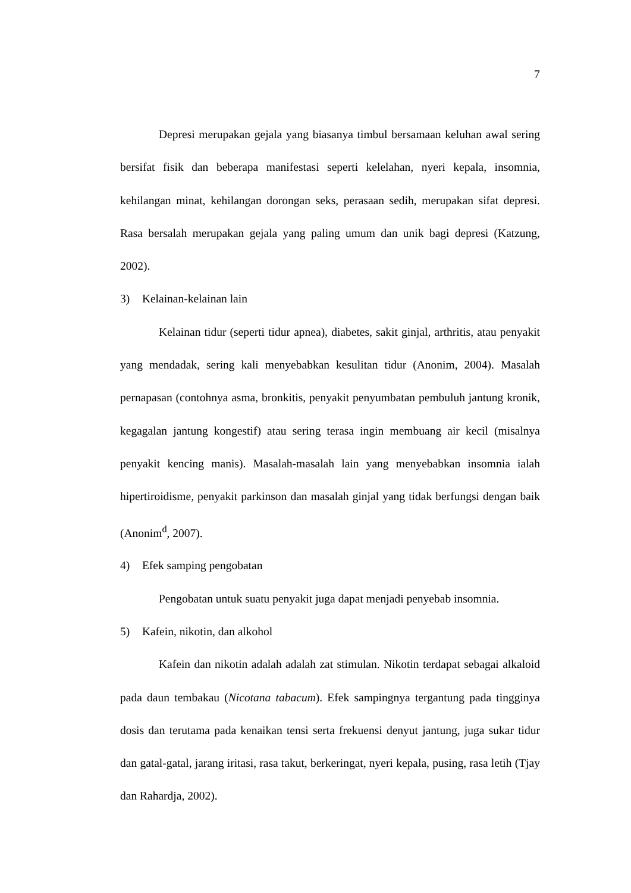7
Depresi merupakan gejala yang biasanya timbul bersamaan keluhan awal sering bersifat fisik dan beberapa manifestasi seperti kelelahan, nyeri kepala, insomnia, kehilangan minat, kehilangan dorongan seks, perasaan sedih, merupakan sifat depresi. Rasa bersalah merupakan gejala yang paling umum dan unik bagi depresi (Katzung, 2002).
3) Kelainan-kelainan lain
Kelainan tidur (seperti tidur apnea), diabetes, sakit ginjal, arthritis, atau penyakit yang mendadak, sering kali menyebabkan kesulitan tidur (Anonim, 2004). Masalah pernapasan (contohnya asma, bronkitis, penyakit penyumbatan pembuluh jantung kronik, kegagalan jantung kongestif) atau sering terasa ingin membuang air kecil (misalnya penyakit kencing manis). Masalah-masalah lain yang menyebabkan insomnia ialah hipertiroidisme, penyakit parkinson dan masalah ginjal yang tidak berfungsi dengan baik (Anonim<sup>d</sup>, 2007).
4) Efek samping pengobatan
Pengobatan untuk suatu penyakit juga dapat menjadi penyebab insomnia.
5) Kafein, nikotin, dan alkohol
Kafein dan nikotin adalah adalah zat stimulan. Nikotin terdapat sebagai alkaloid pada daun tembakau (Nicotana tabacum). Efek sampingnya tergantung pada tingginya dosis dan terutama pada kenaikan tensi serta frekuensi denyut jantung, juga sukar tidur dan gatal-gatal, jarang iritasi, rasa takut, berkeringat, nyeri kepala, pusing, rasa letih (Tjay dan Rahardja, 2002).